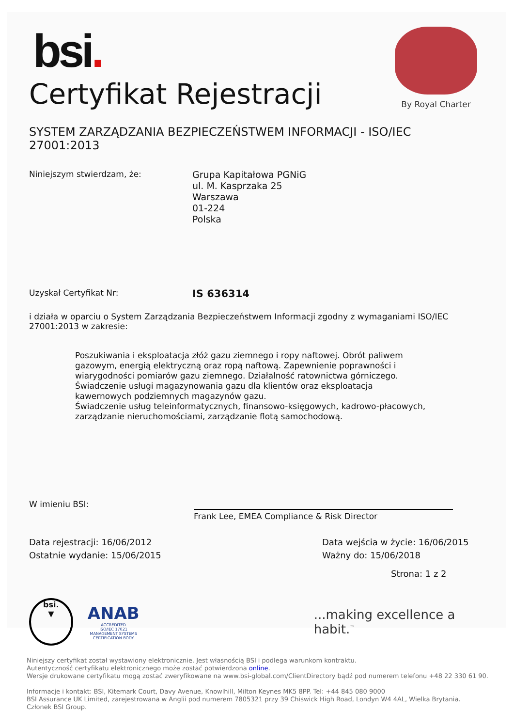By Royal Charter
bsi.
Certyfikat Rejestracji
SYSTEM ZARZĄDZANIA BEZPIECZEŃSTWEM INFORMACJI - ISO/IEC 27001:2013
Niniejszym stwierdzam, że:
Grupa Kapitałowa PGNiG
ul. M. Kasprzaka 25
Warszawa
01-224
Polska
Uzyskał Certyfikat Nr:
IS 636314
i działa w oparciu o System Zarządzania Bezpieczeństwem Informacji zgodny z wymaganiami ISO/IEC 27001:2013 w zakresie:
Poszukiwania i eksploatacja złóż gazu ziemnego i ropy naftowej. Obrót paliwem gazowym, energią elektryczną oraz ropą naftową. Zapewnienie poprawności i wiarygodności pomiarów gazu ziemnego. Działalność ratownictwa górniczego.
Świadczenie usługi magazynowania gazu dla klientów oraz eksploatacja kawernowych podziemnych magazynów gazu.
Świadczenie usług teleinformatycznych, finansowo-księgowych, kadrowo-płacowych, zarządzanie nieruchomościami, zarządzanie flotą samochodową.
W imieniu BSI:
Frank Lee, EMEA Compliance & Risk Director
Data rejestracji: 16/06/2012
Ostatnie wydanie: 15/06/2015
Data wejścia w życie: 16/06/2015
Ważny do: 15/06/2018
Strona: 1 z 2
bsi.
▼
ANAB
ACCREDITED
ISO/IEC 17021
MANAGEMENT SYSTEMS
CERTIFICATION BODY
...making excellence a habit.<sup>™</sup>
Niniejszy certyfikat został wystawiony elektronicznie. Jest własnością BSI i podlega warunkom kontraktu.
Autentyczność certyfikatu elektronicznego może zostać potwierdzona online.
Wersje drukowane certyfikatu mogą zostać zweryfikowane na www.bsi-global.com/ClientDirectory bądź pod numerem telefonu +48 22 330 61 90.
Informacje i kontakt: BSI, Kitemark Court, Davy Avenue, Knowlhill, Milton Keynes MK5 8PP. Tel: +44 845 080 9000
BSI Assurance UK Limited, zarejestrowana w Anglii pod numerem 7805321 przy 39 Chiswick High Road, Londyn W4 4AL, Wielka Brytania.
Członek BSI Group.